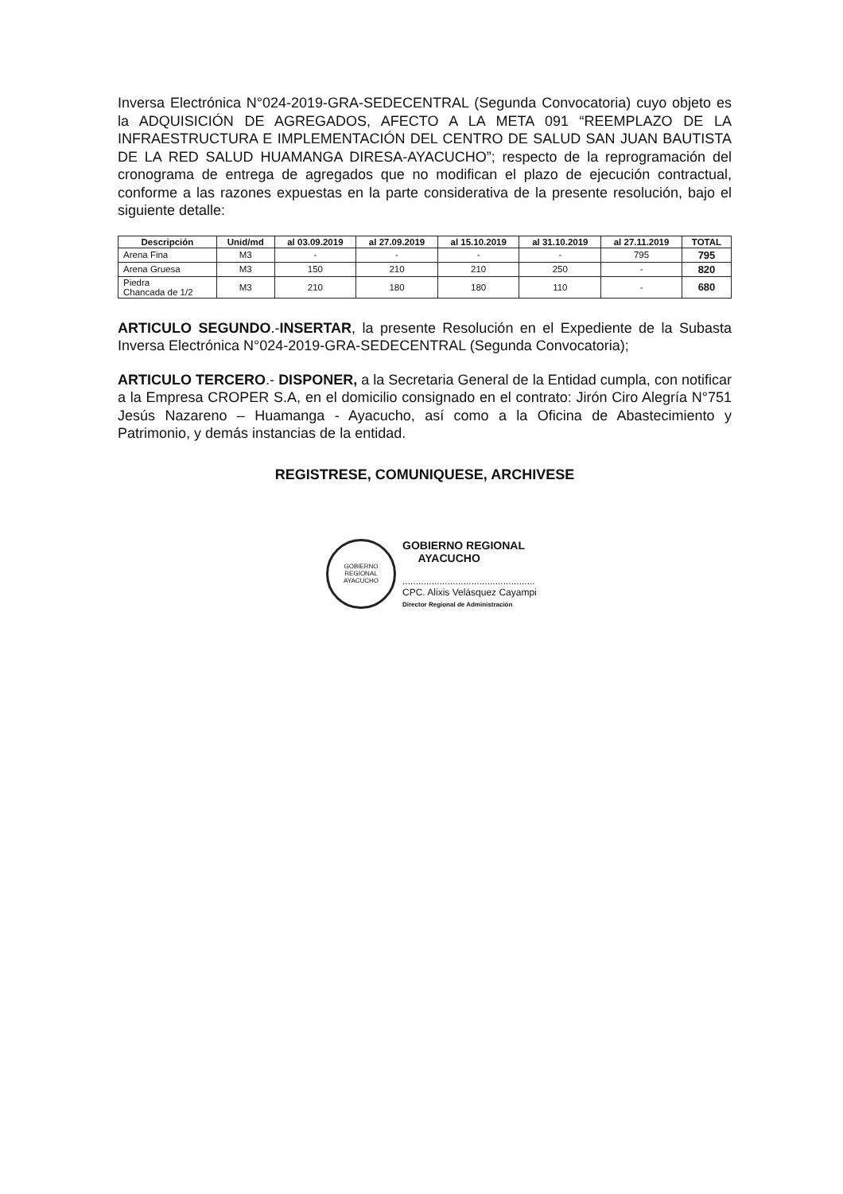Inversa Electrónica N°024-2019-GRA-SEDECENTRAL (Segunda Convocatoria) cuyo objeto es la ADQUISICIÓN DE AGREGADOS, AFECTO A LA META 091 “REEMPLAZO DE LA INFRAESTRUCTURA E IMPLEMENTACIÓN DEL CENTRO DE SALUD SAN JUAN BAUTISTA DE LA RED SALUD HUAMANGA DIRESA-AYACUCHO”; respecto de la reprogramación del cronograma de entrega de agregados que no modifican el plazo de ejecución contractual, conforme a las razones expuestas en la parte considerativa de la presente resolución, bajo el siguiente detalle:
| Descripción | Unid/md | al 03.09.2019 | al 27.09.2019 | al 15.10.2019 | al 31.10.2019 | al 27.11.2019 | TOTAL |
| --- | --- | --- | --- | --- | --- | --- | --- |
| Arena Fina | M3 | - | - | - | - | 795 | 795 |
| Arena Gruesa | M3 | 150 | 210 | 210 | 250 | - | 820 |
| Piedra Chancada de 1/2 | M3 | 210 | 180 | 180 | 110 | - | 680 |
ARTICULO SEGUNDO.-INSERTAR, la presente Resolución en el Expediente de la Subasta Inversa Electrónica N°024-2019-GRA-SEDECENTRAL (Segunda Convocatoria);
ARTICULO TERCERO.- DISPONER, a la Secretaria General de la Entidad cumpla, con notificar a la Empresa CROPER S.A, en el domicilio consignado en el contrato: Jirón Ciro Alegría N°751 Jesús Nazareno – Huamanga - Ayacucho, así como a la Oficina de Abastecimiento y Patrimonio, y demás instancias de la entidad.
REGISTRESE, COMUNIQUESE, ARCHIVESE
GOBIERNO REGIONAL
AYACUCHO
GOBIERNO REGIONAL
AYACUCHO
..................................................
CPC. Alixis Velásquez Cayampi
Director Regional de Administración